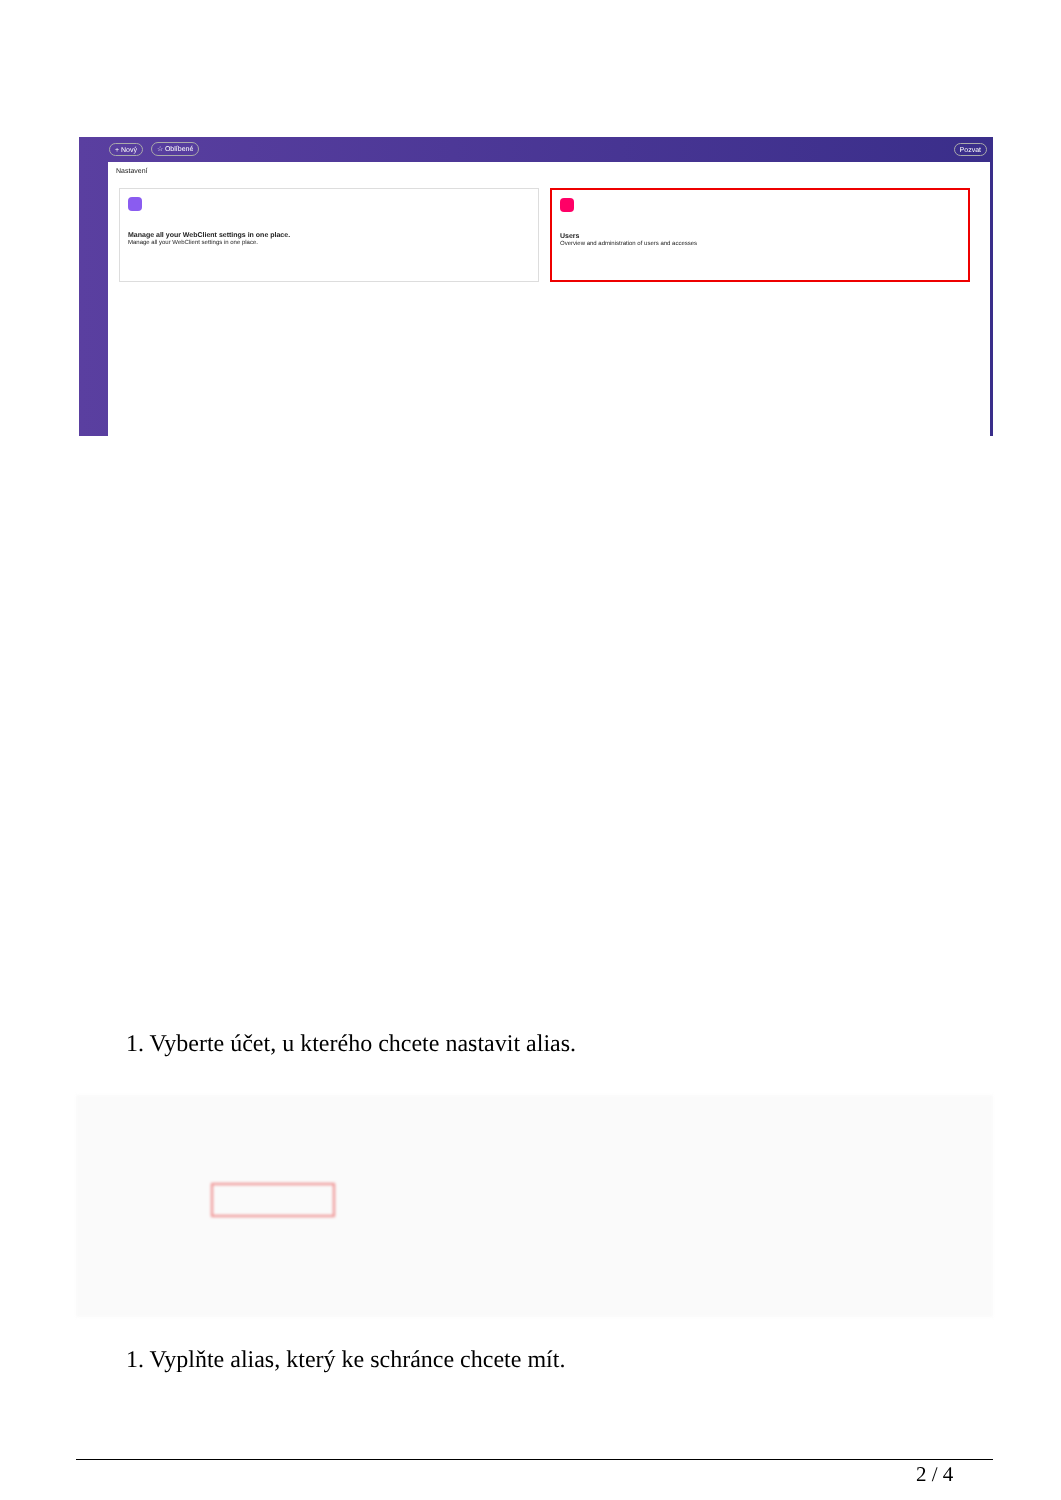+ Nový ☆ Oblíbené Pozvat
Nastavení
Manage all your WebClient settings in one place.
Manage all your WebClient settings in one place.
Users
Overview and administration of users and accesses
1. Vyberte účet, u kterého chcete nastavit alias.
1. Vyplňte alias, který ke schránce chcete mít.
2 / 4